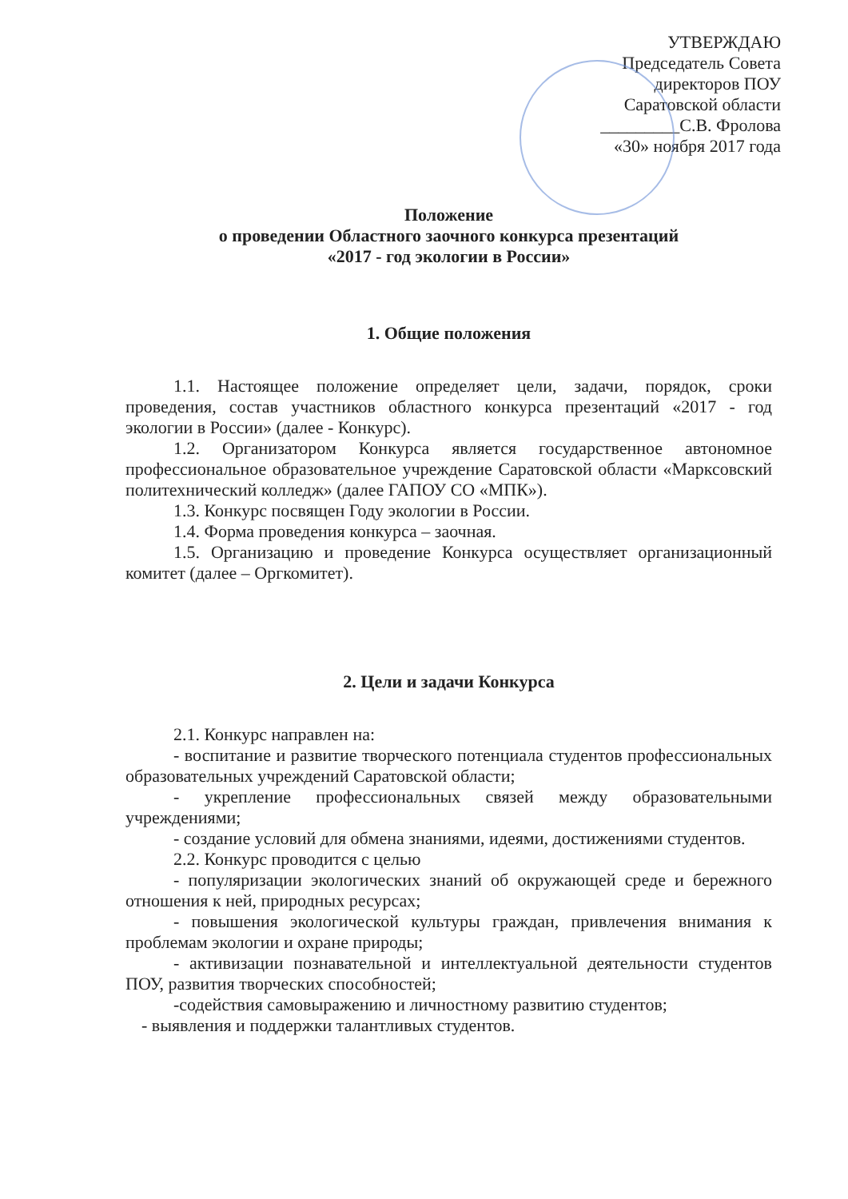УТВЕРЖДАЮ
Председатель Совета
директоров ПОУ
Саратовской области
_________С.В. Фролова
«30» ноября 2017 года
Положение
о проведении Областного заочного конкурса презентаций
«2017 - год экологии в России»
1. Общие положения
1.1. Настоящее положение определяет цели, задачи, порядок, сроки проведения, состав участников областного конкурса презентаций «2017 - год экологии в России» (далее - Конкурс).
1.2. Организатором Конкурса является государственное автономное профессиональное образовательное учреждение Саратовской области «Марксовский политехнический колледж» (далее ГАПОУ СО «МПК»).
1.3. Конкурс посвящен Году экологии в России.
1.4. Форма проведения конкурса – заочная.
1.5. Организацию и проведение Конкурса осуществляет организационный комитет (далее – Оргкомитет).
2. Цели и задачи Конкурса
2.1. Конкурс направлен на:
- воспитание и развитие творческого потенциала студентов профессиональных образовательных учреждений Саратовской области;
- укрепление профессиональных связей между образовательными учреждениями;
- создание условий для обмена знаниями, идеями, достижениями студентов.
2.2. Конкурс проводится с целью
- популяризации экологических знаний об окружающей среде и бережного отношения к ней, природных ресурсах;
- повышения экологической культуры граждан, привлечения внимания к проблемам экологии и охране природы;
- активизации познавательной и интеллектуальной деятельности студентов ПОУ, развития творческих способностей;
-содействия самовыражению и личностному развитию студентов;
- выявления и поддержки талантливых студентов.